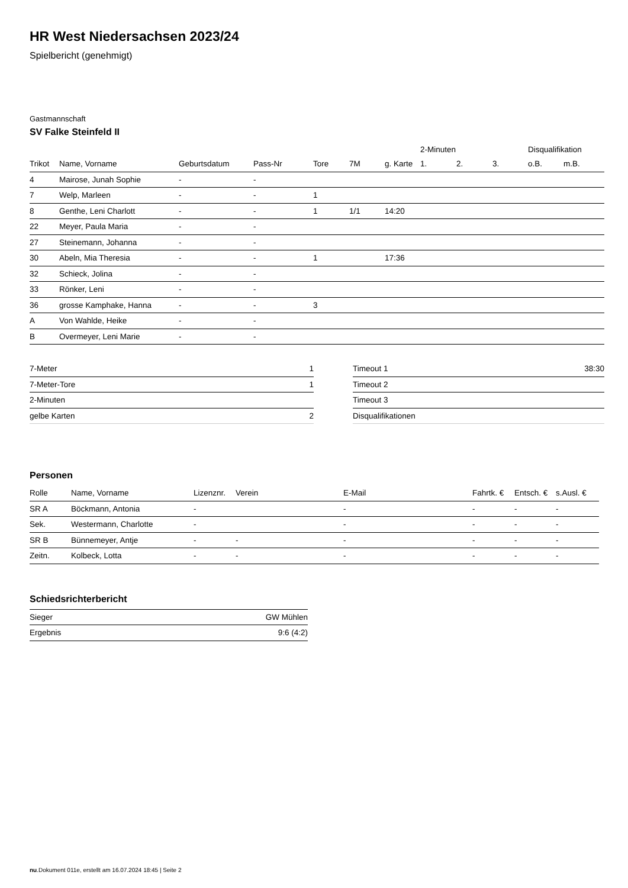HR West Niedersachsen 2023/24
Spielbericht (genehmigt)
Gastmannschaft
SV Falke Steinfeld II
| | | | | | | | 2-Minuten | | | Disqualifikation | |
| --- | --- | --- | --- | --- | --- | --- | --- | --- | --- | --- | --- |
| Trikot | Name, Vorname | Geburtsdatum | Pass-Nr | Tore | 7M | g. Karte | 1. | 2. | 3. | o.B. | m.B. |
| 4 | Mairose, Junah Sophie | - | - | | | | | | | | |
| 7 | Welp, Marleen | - | - | 1 | | | | | | | |
| 8 | Genthe, Leni Charlott | - | - | 1 | 1/1 | 14:20 | | | | | |
| 22 | Meyer, Paula Maria | - | - | | | | | | | | |
| 27 | Steinemann, Johanna | - | - | | | | | | | | |
| 30 | Abeln, Mia Theresia | - | - | 1 | | 17:36 | | | | | |
| 32 | Schieck, Jolina | - | - | | | | | | | | |
| 33 | Rönker, Leni | - | - | | | | | | | | |
| 36 | grosse Kamphake, Hanna | - | - | 3 | | | | | | | |
| A | Von Wahlde, Heike | - | - | | | | | | | | |
| B | Overmeyer, Leni Marie | - | - | | | | | | | | |
| 7-Meter | 1 |
| 7-Meter-Tore | 1 |
| 2-Minuten | |
| gelbe Karten | 2 |
| Timeout 1 | 38:30 |
| Timeout 2 | |
| Timeout 3 | |
| Disqualifikationen | |
Personen
| Rolle | Name, Vorname | Lizenznr. | Verein | E-Mail | Fahrtk. € | Entsch. € | s.Ausl. € |
| --- | --- | --- | --- | --- | --- | --- | --- |
| SR A | Böckmann, Antonia | - | | - | - | - | - |
| Sek. | Westermann, Charlotte | - | | - | - | - | - |
| SR B | Bünnemeyer, Antje | - | - | - | - | - | - |
| Zeitn. | Kolbeck, Lotta | - | - | - | - | - | - |
Schiedsrichterbericht
| Sieger | GW Mühlen |
| Ergebnis | 9:6 (4:2) |
nu.Dokument 011e, erstellt am 16.07.2024 18:45 | Seite 2